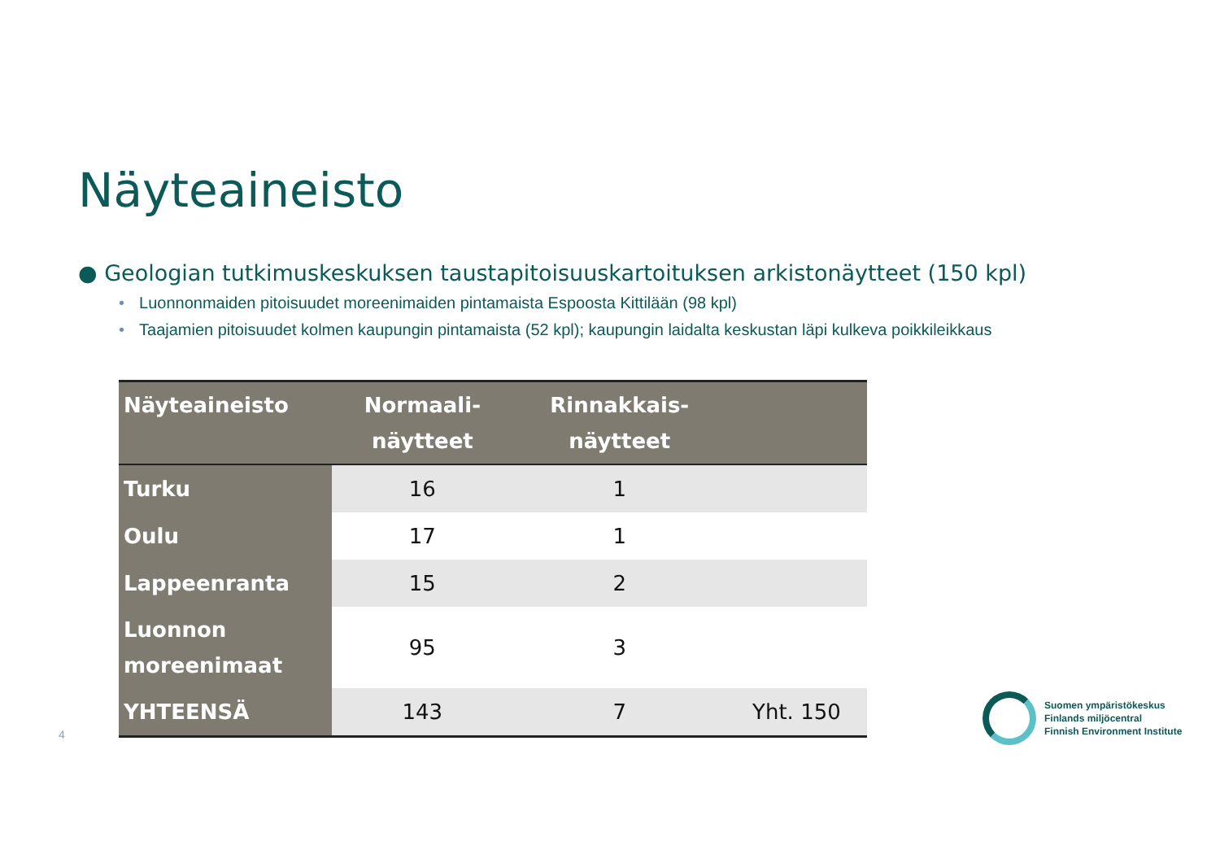Näyteaineisto
● Geologian tutkimuskeskuksen taustapitoisuuskartoituksen arkistonäytteet (150 kpl)
• Luonnonmaiden pitoisuudet moreenimaiden pintamaista Espoosta Kittilään (98 kpl)
• Taajamien pitoisuudet kolmen kaupungin pintamaista (52 kpl); kaupungin laidalta keskustan läpi kulkeva poikkileikkaus
| Näyteaineisto | Normaali- näytteet | Rinnakkais- näytteet | |
| --- | --- | --- | --- |
| Turku | 16 | 1 | |
| Oulu | 17 | 1 | |
| Lappeenranta | 15 | 2 | |
| Luonnon moreenimaat | 95 | 3 | |
| YHTEENSÄ | 143 | 7 | Yht. 150 |
4
Suomen ympäristökeskus
Finlands miljöcentral
Finnish Environment Institute